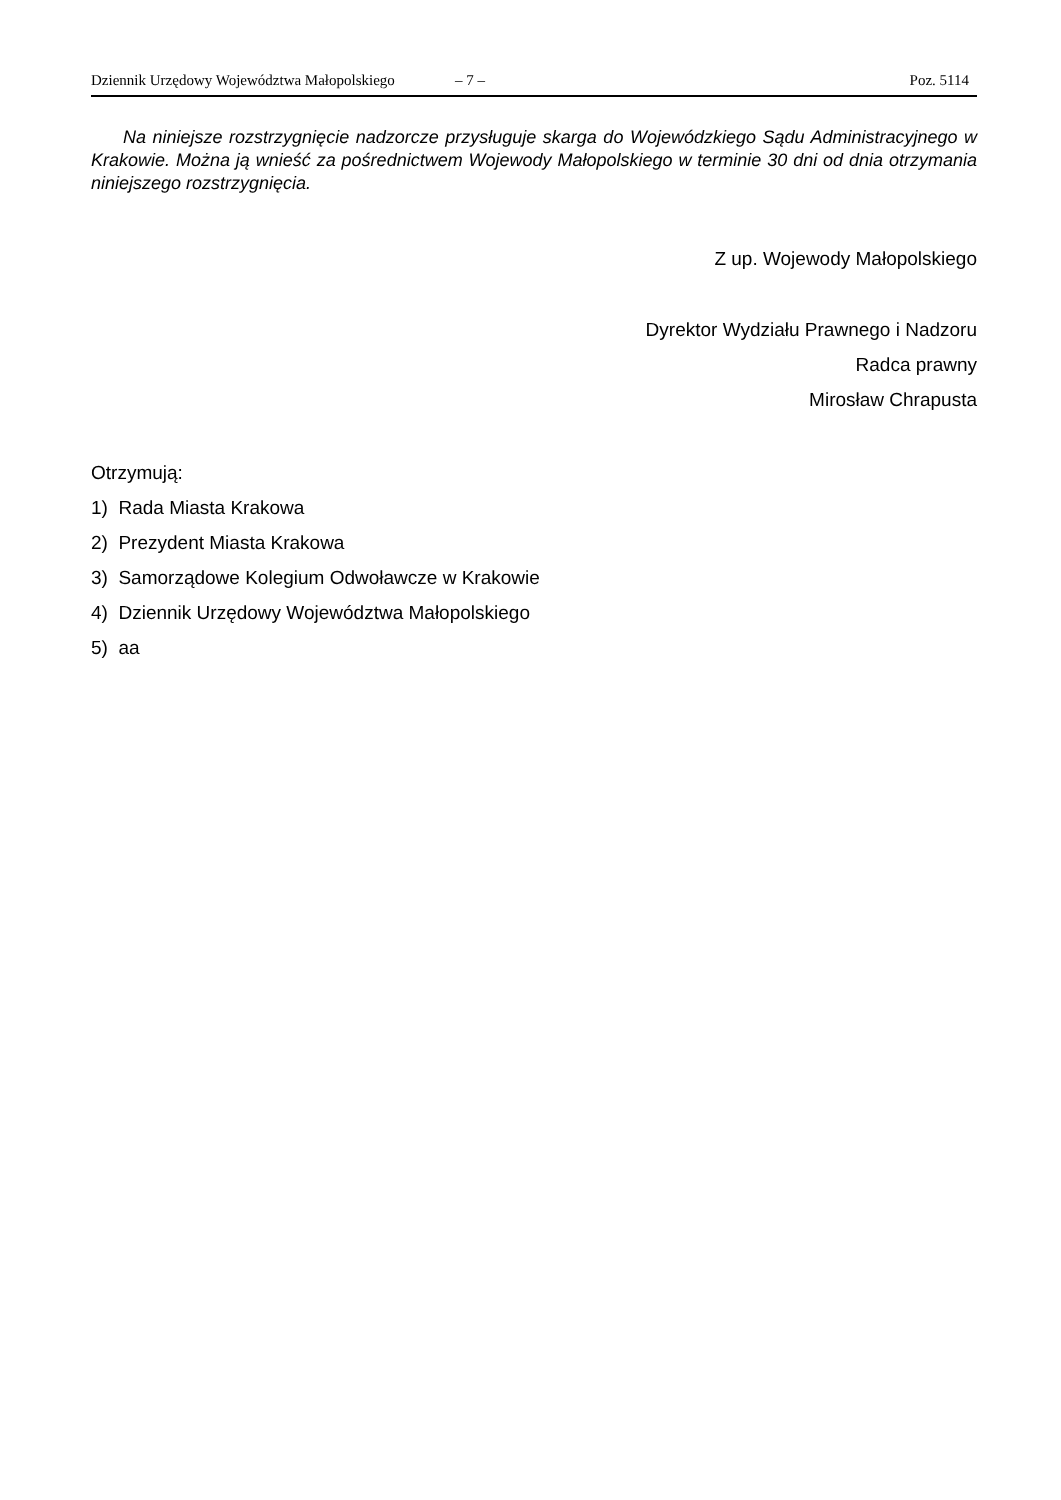Dziennik Urzędowy Województwa Małopolskiego – 7 – Poz. 5114
Na niniejsze rozstrzygnięcie nadzorcze przysługuje skarga do Wojewódzkiego Sądu Administracyjnego w Krakowie. Można ją wnieść za pośrednictwem Wojewody Małopolskiego w terminie 30 dni od dnia otrzymania niniejszego rozstrzygnięcia.
Z up. Wojewody Małopolskiego
Dyrektor Wydziału Prawnego i Nadzoru
Radca prawny
Mirosław Chrapusta
Otrzymują:
1) Rada Miasta Krakowa
2) Prezydent Miasta Krakowa
3) Samorządowe Kolegium Odwoławcze w Krakowie
4) Dziennik Urzędowy Województwa Małopolskiego
5) aa